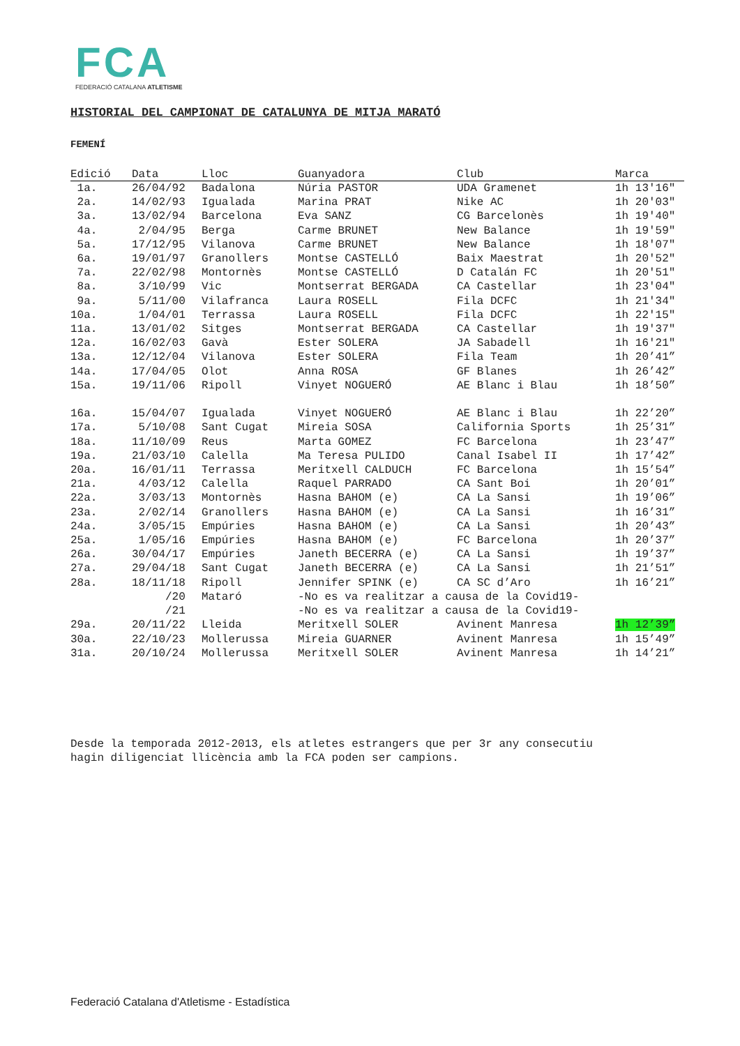FCA
FEDERACIÓ CATALANA ATLETISME
HISTORIAL DEL CAMPIONAT DE CATALUNYA DE MITJA MARATÓ
FEMENÍ
| Edició | Data | Lloc | Guanyadora | Club | Marca |
| --- | --- | --- | --- | --- | --- |
| 1a. | 26/04/92 | Badalona | Núria PASTOR | UDA Gramenet | 1h 13'16" |
| 2a. | 14/02/93 | Igualada | Marina PRAT | Nike AC | 1h 20'03" |
| 3a. | 13/02/94 | Barcelona | Eva SANZ | CG Barcelonès | 1h 19'40" |
| 4a. | 2/04/95 | Berga | Carme BRUNET | New Balance | 1h 19'59" |
| 5a. | 17/12/95 | Vilanova | Carme BRUNET | New Balance | 1h 18'07" |
| 6a. | 19/01/97 | Granollers | Montse CASTELLÓ | Baix Maestrat | 1h 20'52" |
| 7a. | 22/02/98 | Montornès | Montse CASTELLÓ | D Catalán FC | 1h 20'51" |
| 8a. | 3/10/99 | Vic | Montserrat BERGADA | CA Castellar | 1h 23'04" |
| 9a. | 5/11/00 | Vilafranca | Laura ROSELL | Fila DCFC | 1h 21'34" |
| 10a. | 1/04/01 | Terrassa | Laura ROSELL | Fila DCFC | 1h 22'15" |
| 11a. | 13/01/02 | Sitges | Montserrat BERGADA | CA Castellar | 1h 19'37" |
| 12a. | 16/02/03 | Gavà | Ester SOLERA | JA Sabadell | 1h 16'21" |
| 13a. | 12/12/04 | Vilanova | Ester SOLERA | Fila Team | 1h 20’41” |
| 14a. | 17/04/05 | Olot | Anna ROSA | GF Blanes | 1h 26’42” |
| 15a. | 19/11/06 | Ripoll | Vinyet NOGUERÓ | AE Blanc i Blau | 1h 18’50” |
| 16a. | 15/04/07 | Igualada | Vinyet NOGUERÓ | AE Blanc i Blau | 1h 22’20” |
| 17a. | 5/10/08 | Sant Cugat | Mireia SOSA | California Sports | 1h 25’31” |
| 18a. | 11/10/09 | Reus | Marta GOMEZ | FC Barcelona | 1h 23’47” |
| 19a. | 21/03/10 | Calella | Ma Teresa PULIDO | Canal Isabel II | 1h 17’42” |
| 20a. | 16/01/11 | Terrassa | Meritxell CALDUCH | FC Barcelona | 1h 15’54” |
| 21a. | 4/03/12 | Calella | Raquel PARRADO | CA Sant Boi | 1h 20’01” |
| 22a. | 3/03/13 | Montornès | Hasna BAHOM (e) | CA La Sansi | 1h 19’06” |
| 23a. | 2/02/14 | Granollers | Hasna BAHOM (e) | CA La Sansi | 1h 16’31” |
| 24a. | 3/05/15 | Empúries | Hasna BAHOM (e) | CA La Sansi | 1h 20’43” |
| 25a. | 1/05/16 | Empúries | Hasna BAHOM (e) | FC Barcelona | 1h 20’37” |
| 26a. | 30/04/17 | Empúries | Janeth BECERRA (e) | CA La Sansi | 1h 19’37” |
| 27a. | 29/04/18 | Sant Cugat | Janeth BECERRA (e) | CA La Sansi | 1h 21’51” |
| 28a. | 18/11/18 | Ripoll | Jennifer SPINK (e) | CA SC d’Aro | 1h 16’21” |
| | /20 | Mataró | -No es va realitzar a causa de la Covid19- | | |
| | /21 | | -No es va realitzar a causa de la Covid19- | | |
| 29a. | 20/11/22 | Lleida | Meritxell SOLER | Avinent Manresa | 1h 12’39” |
| 30a. | 22/10/23 | Mollerussa | Mireia GUARNER | Avinent Manresa | 1h 15’49” |
| 31a. | 20/10/24 | Mollerussa | Meritxell SOLER | Avinent Manresa | 1h 14’21” |
Desde la temporada 2012-2013, els atletes estrangers que per 3r any consecutiu
hagin diligenciat llicència amb la FCA poden ser campions.
Federació Catalana d'Atletisme - Estadística